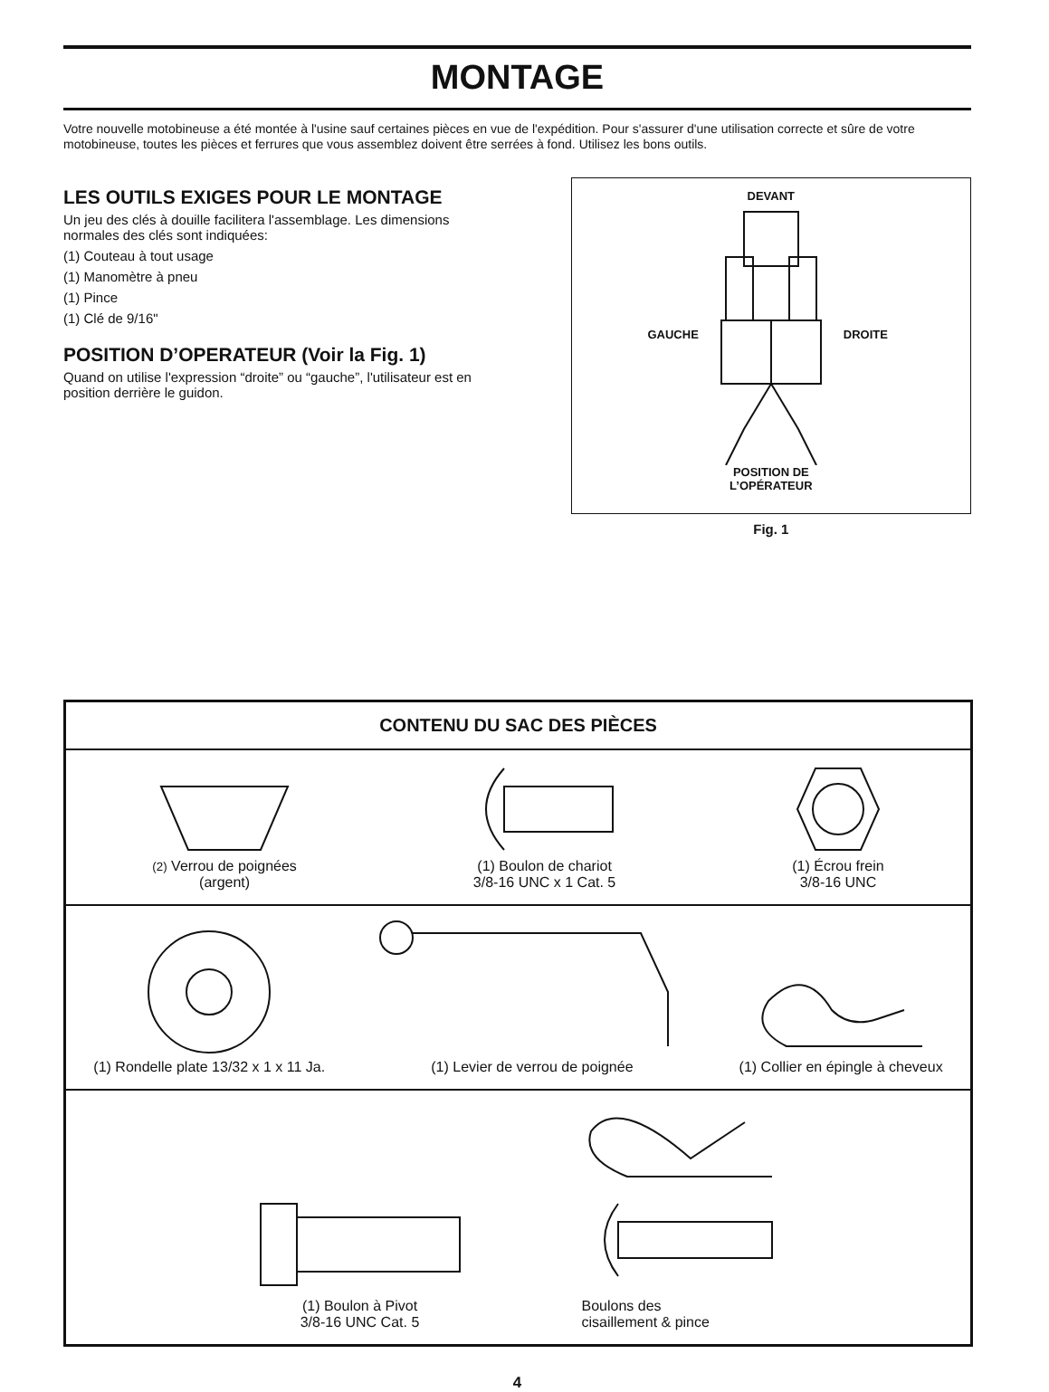MONTAGE
Votre nouvelle motobineuse a été montée à l'usine sauf certaines pièces en vue de l'expédition. Pour s'assurer d'une utilisation correcte et sûre de votre motobineuse, toutes les pièces et ferrures que vous assemblez doivent être serrées à fond. Utilisez les bons outils.
LES OUTILS EXIGES POUR LE MONTAGE
Un jeu des clés à douille facilitera l'assemblage. Les dimensions normales des clés sont indiquées:
(1) Couteau à tout usage
(1) Manomètre à pneu
(1) Pince
(1) Clé de 9/16"
POSITION D’OPERATEUR (Voir la Fig. 1)
Quand on utilise l'expression “droite” ou “gauche”, l'utilisateur est en position derrière le guidon.
DEVANT
GAUCHE DROITE
POSITION DE
L’OPÉRATEUR
Fig. 1
| CONTENU DU SAC DES PIÈCES |
| --- |
| (2) Verrou de poignées (argent) (1) Boulon de chariot 3/8-16 UNC x 1 Cat. 5 (1) Écrou frein 3/8-16 UNC |
| (1) Rondelle plate 13/32 x 1 x 11 Ja. (1) Levier de verrou de poignée (1) Collier en épingle à cheveux |
| (1) Boulon à Pivot 3/8-16 UNC Cat. 5 Boulons des cisaillement & pince |
4